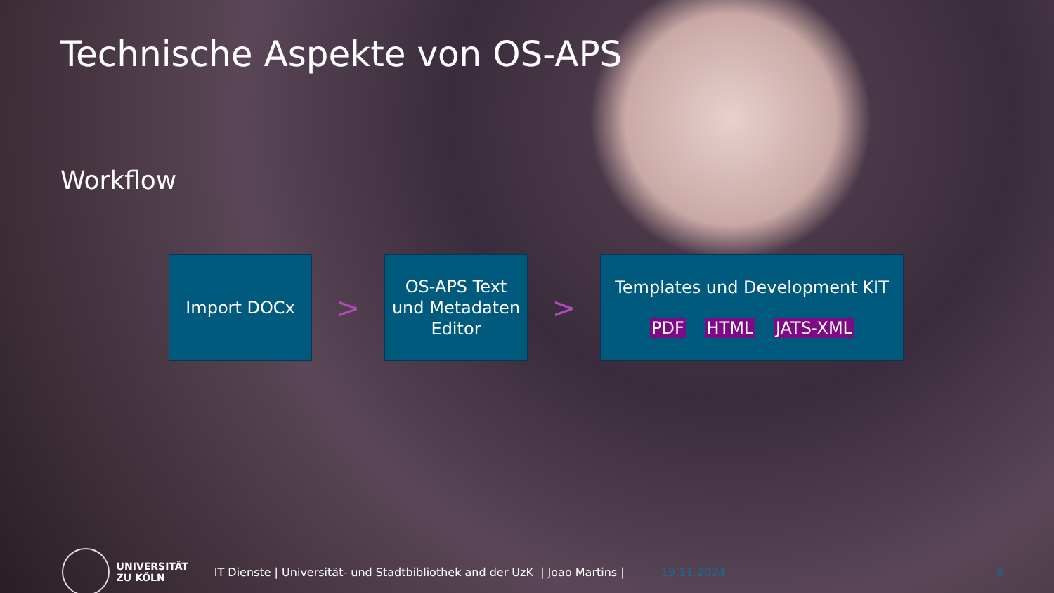Technische Aspekte von OS-APS
Workflow
Import DOCx
>
OS-APS Text
und Metadaten
Editor
>
Templates und Development KIT
PDF HTML JATS-XML
UNIVERSITÄT
ZU KÖLN
IT Dienste | Universität- und Stadtbibliothek and der UzK | Joao Martins |
19.11.2024 8